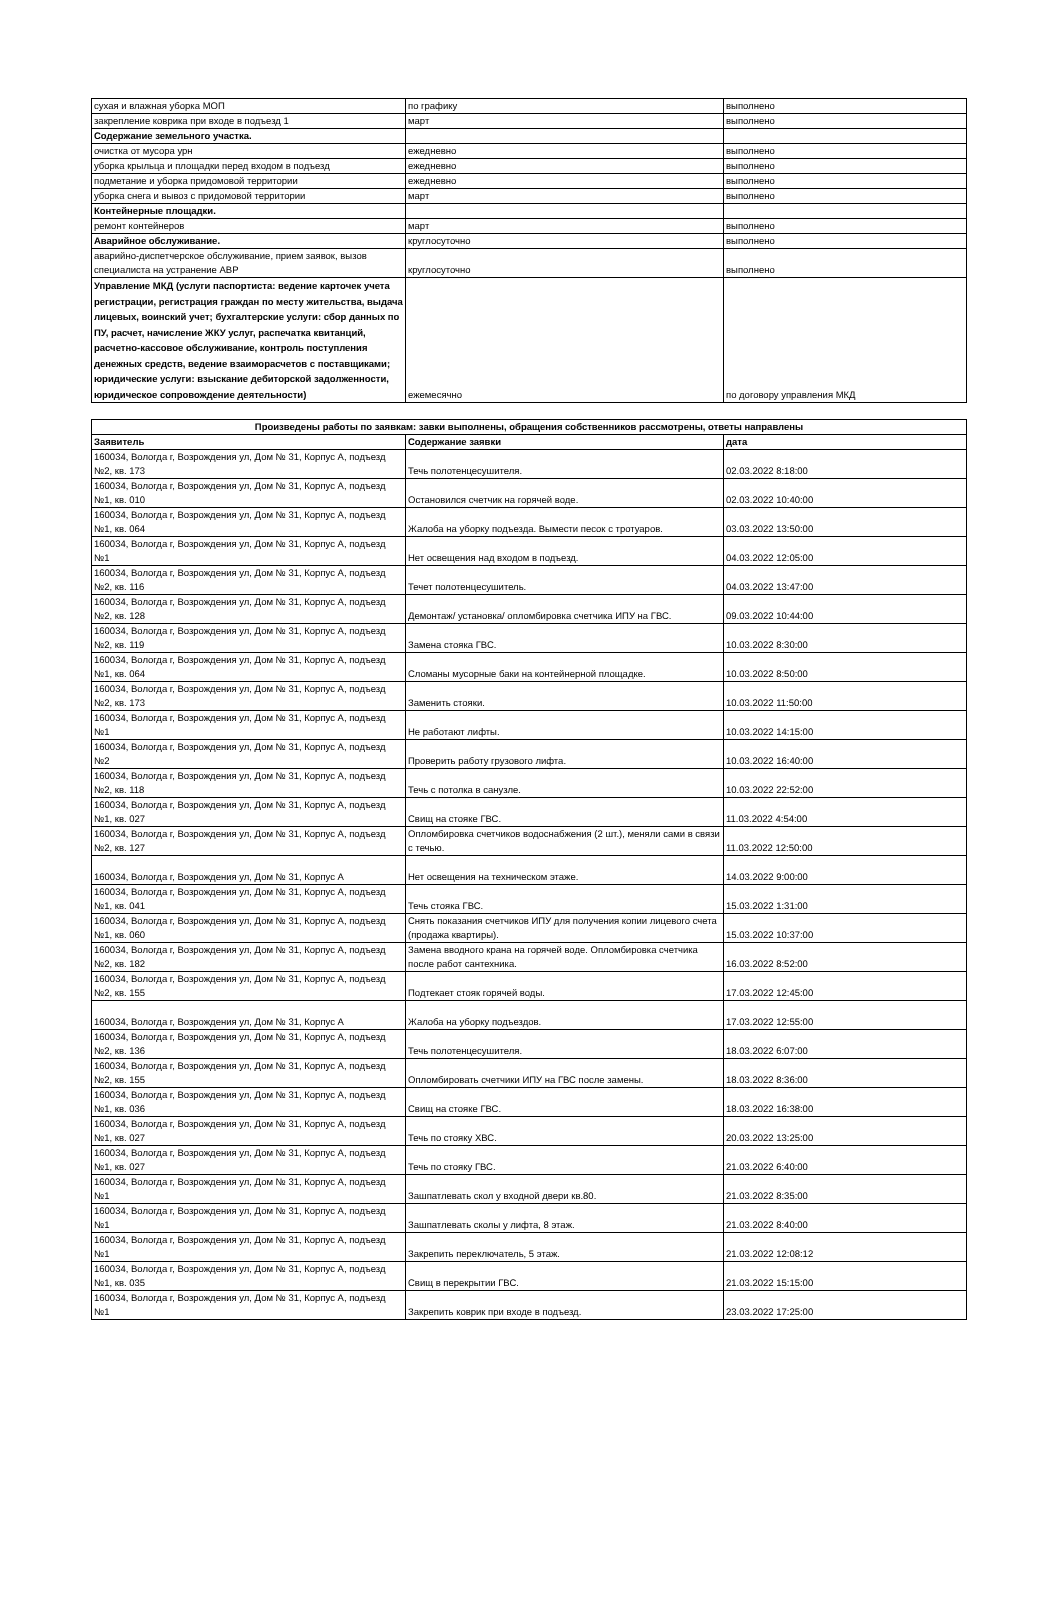| сухая и влажная уборка МОП | по графику | выполнено |
| закрепление коврика при входе в подъезд 1 | март | выполнено |
| Содержание земельного участка. | | |
| очистка от мусора урн | ежедневно | выполнено |
| уборка крыльца и площадки перед входом в подъезд | ежедневно | выполнено |
| подметание и уборка придомовой территории | ежедневно | выполнено |
| уборка снега и вывоз с придомовой территории | март | выполнено |
| Контейнерные площадки. | | |
| ремонт контейнеров | март | выполнено |
| Аварийное обслуживание. | круглосуточно | выполнено |
| аварийно-диспетчерское обслуживание, прием заявок, вызов специалиста на устранение АВР | круглосуточно | выполнено |
| Управление МКД (услуги паспортиста: ведение карточек учета регистрации, регистрация граждан по месту жительства, выдача лицевых, воинский учет; бухгалтерские услуги: сбор данных по ПУ, расчет, начисление ЖКУ услуг, распечатка квитанций, расчетно-кассовое обслуживание, контроль поступления денежных средств, ведение взаиморасчетов с поставщиками; юридические услуги: взыскание дебиторской задолженности, юридическое сопровождение деятельности) | ежемесячно | по договору управления МКД |
| Произведены работы по заявкам: завки выполнены, обращения собственников рассмотрены, ответы направлены | | |
| --- | --- | --- |
| Заявитель | Содержание заявки | дата |
| 160034, Вологда г, Возрождения ул, Дом № 31, Корпус А, подъезд №2, кв. 173 | Течь полотенцесушителя. | 02.03.2022 8:18:00 |
| 160034, Вологда г, Возрождения ул, Дом № 31, Корпус А, подъезд №1, кв. 010 | Остановился счетчик на горячей воде. | 02.03.2022 10:40:00 |
| 160034, Вологда г, Возрождения ул, Дом № 31, Корпус А, подъезд №1, кв. 064 | Жалоба на уборку подъезда. Вымести песок с тротуаров. | 03.03.2022 13:50:00 |
| 160034, Вологда г, Возрождения ул, Дом № 31, Корпус А, подъезд №1 | Нет освещения над входом в подъезд. | 04.03.2022 12:05:00 |
| 160034, Вологда г, Возрождения ул, Дом № 31, Корпус А, подъезд №2, кв. 116 | Течет полотенцесушитель. | 04.03.2022 13:47:00 |
| 160034, Вологда г, Возрождения ул, Дом № 31, Корпус А, подъезд №2, кв. 128 | Демонтаж/ установка/ опломбировка счетчика ИПУ на ГВС. | 09.03.2022 10:44:00 |
| 160034, Вологда г, Возрождения ул, Дом № 31, Корпус А, подъезд №2, кв. 119 | Замена стояка ГВС. | 10.03.2022 8:30:00 |
| 160034, Вологда г, Возрождения ул, Дом № 31, Корпус А, подъезд №1, кв. 064 | Сломаны мусорные баки на контейнерной площадке. | 10.03.2022 8:50:00 |
| 160034, Вологда г, Возрождения ул, Дом № 31, Корпус А, подъезд №2, кв. 173 | Заменить стояки. | 10.03.2022 11:50:00 |
| 160034, Вологда г, Возрождения ул, Дом № 31, Корпус А, подъезд №1 | Не работают лифты. | 10.03.2022 14:15:00 |
| 160034, Вологда г, Возрождения ул, Дом № 31, Корпус А, подъезд №2 | Проверить работу грузового лифта. | 10.03.2022 16:40:00 |
| 160034, Вологда г, Возрождения ул, Дом № 31, Корпус А, подъезд №2, кв. 118 | Течь с потолка в санузле. | 10.03.2022 22:52:00 |
| 160034, Вологда г, Возрождения ул, Дом № 31, Корпус А, подъезд №1, кв. 027 | Свищ на стояке ГВС. | 11.03.2022 4:54:00 |
| 160034, Вологда г, Возрождения ул, Дом № 31, Корпус А, подъезд №2, кв. 127 | Опломбировка счетчиков водоснабжения (2 шт.), меняли сами в связи с течью. | 11.03.2022 12:50:00 |
| 160034, Вологда г, Возрождения ул, Дом № 31, Корпус А | Нет освещения на техническом этаже. | 14.03.2022 9:00:00 |
| 160034, Вологда г, Возрождения ул, Дом № 31, Корпус А, подъезд №1, кв. 041 | Течь стояка ГВС. | 15.03.2022 1:31:00 |
| 160034, Вологда г, Возрождения ул, Дом № 31, Корпус А, подъезд №1, кв. 060 | Снять показания счетчиков ИПУ для получения копии лицевого счета (продажа квартиры). | 15.03.2022 10:37:00 |
| 160034, Вологда г, Возрождения ул, Дом № 31, Корпус А, подъезд №2, кв. 182 | Замена вводного крана на горячей воде. Опломбировка счетчика после работ сантехника. | 16.03.2022 8:52:00 |
| 160034, Вологда г, Возрождения ул, Дом № 31, Корпус А, подъезд №2, кв. 155 | Подтекает стояк горячей воды. | 17.03.2022 12:45:00 |
| 160034, Вологда г, Возрождения ул, Дом № 31, Корпус А | Жалоба на уборку подъездов. | 17.03.2022 12:55:00 |
| 160034, Вологда г, Возрождения ул, Дом № 31, Корпус А, подъезд №2, кв. 136 | Течь полотенцесушителя. | 18.03.2022 6:07:00 |
| 160034, Вологда г, Возрождения ул, Дом № 31, Корпус А, подъезд №2, кв. 155 | Опломбировать счетчики ИПУ на ГВС после замены. | 18.03.2022 8:36:00 |
| 160034, Вологда г, Возрождения ул, Дом № 31, Корпус А, подъезд №1, кв. 036 | Свищ на стояке ГВС. | 18.03.2022 16:38:00 |
| 160034, Вологда г, Возрождения ул, Дом № 31, Корпус А, подъезд №1, кв. 027 | Течь по стояку ХВС. | 20.03.2022 13:25:00 |
| 160034, Вологда г, Возрождения ул, Дом № 31, Корпус А, подъезд №1, кв. 027 | Течь по стояку ГВС. | 21.03.2022 6:40:00 |
| 160034, Вологда г, Возрождения ул, Дом № 31, Корпус А, подъезд №1 | Зашпатлевать скол у входной двери кв.80. | 21.03.2022 8:35:00 |
| 160034, Вологда г, Возрождения ул, Дом № 31, Корпус А, подъезд №1 | Зашпатлевать сколы у лифта, 8 этаж. | 21.03.2022 8:40:00 |
| 160034, Вологда г, Возрождения ул, Дом № 31, Корпус А, подъезд №1 | Закрепить переключатель, 5 этаж. | 21.03.2022 12:08:12 |
| 160034, Вологда г, Возрождения ул, Дом № 31, Корпус А, подъезд №1, кв. 035 | Свищ в перекрытии ГВС. | 21.03.2022 15:15:00 |
| 160034, Вологда г, Возрождения ул, Дом № 31, Корпус А, подъезд №1 | Закрепить коврик при входе в подъезд. | 23.03.2022 17:25:00 |